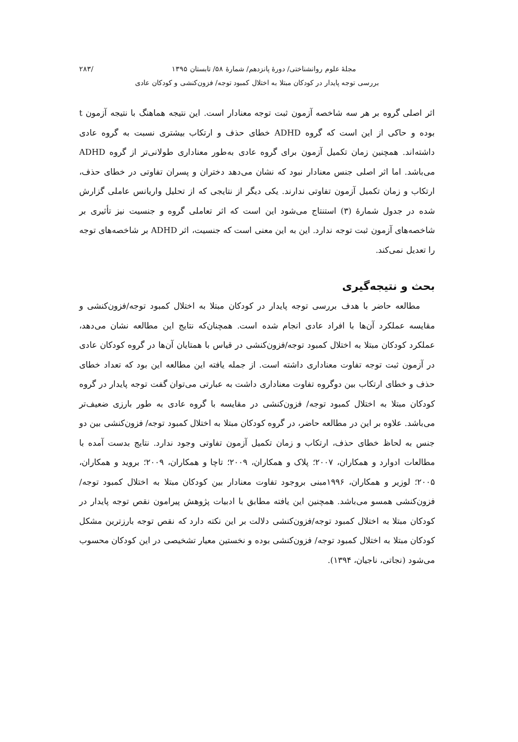مجلهٔ علوم روانشناختی/ دورهٔ پانزدهم/ شمارهٔ ۵۸/ تابستان ۱۳۹۵ /۲۸۳
بررسی توجه پایدار در کودکان مبتلا به اختلال کمبود توجه/ فزون‌کنشی و کودکان عادی
اثر اصلی گروه بر هر سه شاخصه آزمون ثبت توجه معنادار است. این نتیجه هماهنگ با نتیجه آزمون t بوده و حاکی از این است که گروه ADHD خطای حذف و ارتکاب بیشتری نسبت به گروه عادی داشته‌اند. همچنین زمان تکمیل آزمون برای گروه عادی به‌طور معناداری طولانی‌تر از گروه ADHD می‌باشد. اما اثر اصلی جنس معنادار نبود که نشان می‌دهد دختران و پسران تفاوتی در خطای حذف، ارتکاب و زمان تکمیل آزمون تفاوتی ندارند. یکی دیگر از نتایجی که از تحلیل واریانس عاملی گزارش شده در جدول شمارهٔ (۳) استنتاج می‌شود این است که اثر تعاملی گروه و جنسیت نیز تأثیری بر شاخصه‌های آزمون ثبت توجه ندارد. این به این معنی است که جنسیت، اثر ADHD بر شاخصه‌های توجه را تعدیل نمی‌کند.
بحث و نتیجه‌گیری
مطالعه حاضر با هدف بررسی توجه پایدار در کودکان مبتلا به اختلال کمبود توجه/فزون‌کنشی و مقایسه عملکرد آن‌ها با افراد عادی انجام شده است. همچنان‌که نتایج این مطالعه نشان می‌دهد، عملکرد کودکان مبتلا به اختلال کمبود توجه/فزون‌کنشی در قیاس با همتایان آن‌ها در گروه کودکان عادی در آزمون ثبت توجه تفاوت معناداری داشته است. از جمله یافته این مطالعه این بود که تعداد خطای حذف و خطای ارتکاب بین دوگروه تفاوت معناداری داشت به عبارتی می‌توان گفت توجه پایدار در گروه کودکان مبتلا به اختلال کمبود توجه/ فزون‌کنشی در مقایسه با گروه عادی به طور بارزی ضعیف‌تر می‌باشد. علاوه بر این در مطالعه حاضر، در گروه کودکان مبتلا به اختلال کمبود توجه/ فزون‌کنشی بین دو جنس به لحاظ خطای حذف، ارتکاب و زمان تکمیل آزمون تفاوتی وجود ندارد. نتایج بدست آمده با مطالعات ادوارد و همکاران، ۲۰۰۷؛ پلاک و همکاران، ۲۰۰۹؛ تاچا و همکاران، ۲۰۰۹؛ بروید و همکاران، ۲۰۰۵؛ لوزیر و همکاران، ۱۹۹۶مبنی بروجود تفاوت معنادار بین کودکان مبتلا به اختلال کمبود توجه/ فزون‌کنشی همسو می‌باشد. همچنین این یافته مطابق با ادبیات پژوهش پیرامون نقص توجه پایدار در کودکان مبتلا به اختلال کمبود توجه/فزون‌کنشی دلالت بر این نکته دارد که نقص توجه بارزترین مشکل کودکان مبتلا به اختلال کمبود توجه/ فزون‌کنشی بوده و نخستین معیار تشخیصی در این کودکان محسوب می‌شود (نجاتی، ناجیان، ۱۳۹۴).